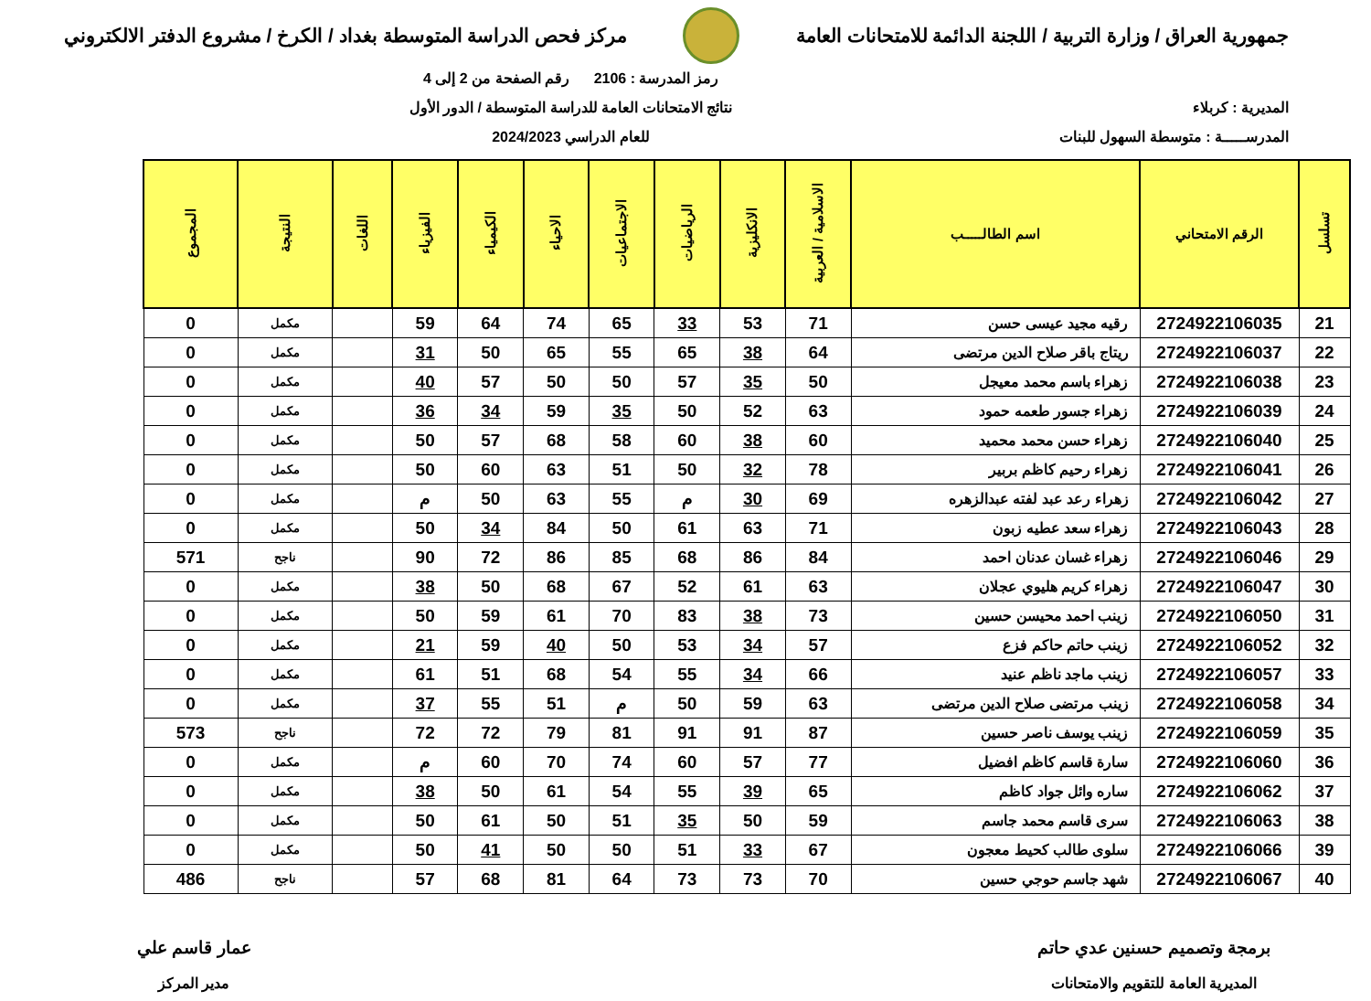جمهورية العراق / وزارة التربية / اللجنة الدائمة للامتحانات العامة
مركز فحص الدراسة المتوسطة بغداد / الكرخ / مشروع الدفتر الالكتروني
المديرية : كربلاء
المدرســـــة : متوسطة السهول للبنات
رمز المدرسة : 2106 رقم الصفحة من 2 إلى 4
نتائج الامتحانات العامة للدراسة المتوسطة / الدور الأول
للعام الدراسي 2024/2023
| تسلسل | الرقم الامتحاني | اسم الطالـــــب | الاسلامية / العربية | الانكليزية | الرياضيات | الاجتماعيات | الاحياء | الكيمياء | الفيزياء | اللغات | النتيجة | المجموع |
| --- | --- | --- | --- | --- | --- | --- | --- | --- | --- | --- | --- | --- |
| 21 | 2724922106035 | رقيه مجيد عيسى حسن | 71 | 53 | 33 | 65 | 74 | 64 | 59 | | مكمل | 0 |
| 22 | 2724922106037 | ريتاج باقر صلاح الدين مرتضى | 64 | 38 | 65 | 55 | 65 | 50 | 31 | | مكمل | 0 |
| 23 | 2724922106038 | زهراء باسم محمد معيجل | 50 | 35 | 57 | 50 | 50 | 57 | 40 | | مكمل | 0 |
| 24 | 2724922106039 | زهراء جسور طعمه حمود | 63 | 52 | 50 | 35 | 59 | 34 | 36 | | مكمل | 0 |
| 25 | 2724922106040 | زهراء حسن محمد محميد | 60 | 38 | 60 | 58 | 68 | 57 | 50 | | مكمل | 0 |
| 26 | 2724922106041 | زهراء رحيم كاظم بربير | 78 | 32 | 50 | 51 | 63 | 60 | 50 | | مكمل | 0 |
| 27 | 2724922106042 | زهراء رعد عبد لفته عبدالزهره | 69 | 30 | م | 55 | 63 | 50 | م | | مكمل | 0 |
| 28 | 2724922106043 | زهراء سعد عطيه زبون | 71 | 63 | 61 | 50 | 84 | 34 | 50 | | مكمل | 0 |
| 29 | 2724922106046 | زهراء غسان عدنان احمد | 84 | 86 | 68 | 85 | 86 | 72 | 90 | | ناجح | 571 |
| 30 | 2724922106047 | زهراء كريم هليوي عجلان | 63 | 61 | 52 | 67 | 68 | 50 | 38 | | مكمل | 0 |
| 31 | 2724922106050 | زينب احمد محيسن حسين | 73 | 38 | 83 | 70 | 61 | 59 | 50 | | مكمل | 0 |
| 32 | 2724922106052 | زينب حاتم حاكم فزع | 57 | 34 | 53 | 50 | 40 | 59 | 21 | | مكمل | 0 |
| 33 | 2724922106057 | زينب ماجد ناظم عنيد | 66 | 34 | 55 | 54 | 68 | 51 | 61 | | مكمل | 0 |
| 34 | 2724922106058 | زينب مرتضى صلاح الدين مرتضى | 63 | 59 | 50 | م | 51 | 55 | 37 | | مكمل | 0 |
| 35 | 2724922106059 | زينب يوسف ناصر حسين | 87 | 91 | 91 | 81 | 79 | 72 | 72 | | ناجح | 573 |
| 36 | 2724922106060 | سارة قاسم كاظم افضيل | 77 | 57 | 60 | 74 | 70 | 60 | م | | مكمل | 0 |
| 37 | 2724922106062 | ساره وائل جواد كاظم | 65 | 39 | 55 | 54 | 61 | 50 | 38 | | مكمل | 0 |
| 38 | 2724922106063 | سرى قاسم محمد جاسم | 59 | 50 | 35 | 51 | 50 | 61 | 50 | | مكمل | 0 |
| 39 | 2724922106066 | سلوى طالب كحيط معجون | 67 | 33 | 51 | 50 | 50 | 41 | 50 | | مكمل | 0 |
| 40 | 2724922106067 | شهد جاسم حوجي حسين | 70 | 73 | 73 | 64 | 81 | 68 | 57 | | ناجح | 486 |
برمجة وتصميم حسنين عدي حاتم
المديرية العامة للتقويم والامتحانات
عمار قاسم علي
مدير المركز